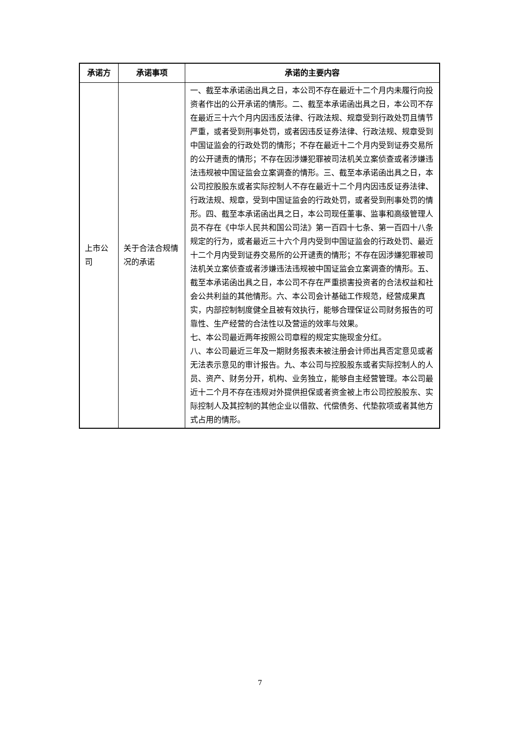| 承诺方 | 承诺事项 | 承诺的主要内容 |
| --- | --- | --- |
| 上市公司 | 关于合法合规情况的承诺 | 一、截至本承诺函出具之日，本公司不存在最近十二个月内未履行向投资者作出的公开承诺的情形。二、截至本承诺函出具之日，本公司不存在最近三十六个月内因违反法律、行政法规、规章受到行政处罚且情节严重，或者受到刑事处罚，或者因违反证券法律、行政法规、规章受到中国证监会的行政处罚的情形；不存在最近十二个月内受到证券交易所的公开谴责的情形；不存在因涉嫌犯罪被司法机关立案侦查或者涉嫌违法违规被中国证监会立案调查的情形。三、截至本承诺函出具之日，本公司控股股东或者实际控制人不存在最近十二个月内因违反证券法律、行政法规、规章，受到中国证监会的行政处罚，或者受到刑事处罚的情形。四、截至本承诺函出具之日，本公司现任董事、监事和高级管理人员不存在《中华人民共和国公司法》第一百四十七条、第一百四十八条规定的行为，或者最近三十六个月内受到中国证监会的行政处罚、最近十二个月内受到证券交易所的公开谴责的情形；不存在因涉嫌犯罪被司法机关立案侦查或者涉嫌违法违规被中国证监会立案调查的情形。五、截至本承诺函出具之日，本公司不存在严重损害投资者的合法权益和社会公共利益的其他情形。六、本公司会计基础工作规范，经营成果真实，内部控制制度健全且被有效执行，能够合理保证公司财务报告的可靠性、生产经营的合法性以及营运的效率与效果。 七、本公司最近两年按照公司章程的规定实施现金分红。 八、本公司最近三年及一期财务报表未被注册会计师出具否定意见或者无法表示意见的审计报告。九、本公司与控股股东或者实际控制人的人员、资产、财务分开，机构、业务独立，能够自主经营管理。本公司最近十二个月不存在违规对外提供担保或者资金被上市公司控股股东、实际控制人及其控制的其他企业以借款、代偿债务、代垫款项或者其他方式占用的情形。 |
7